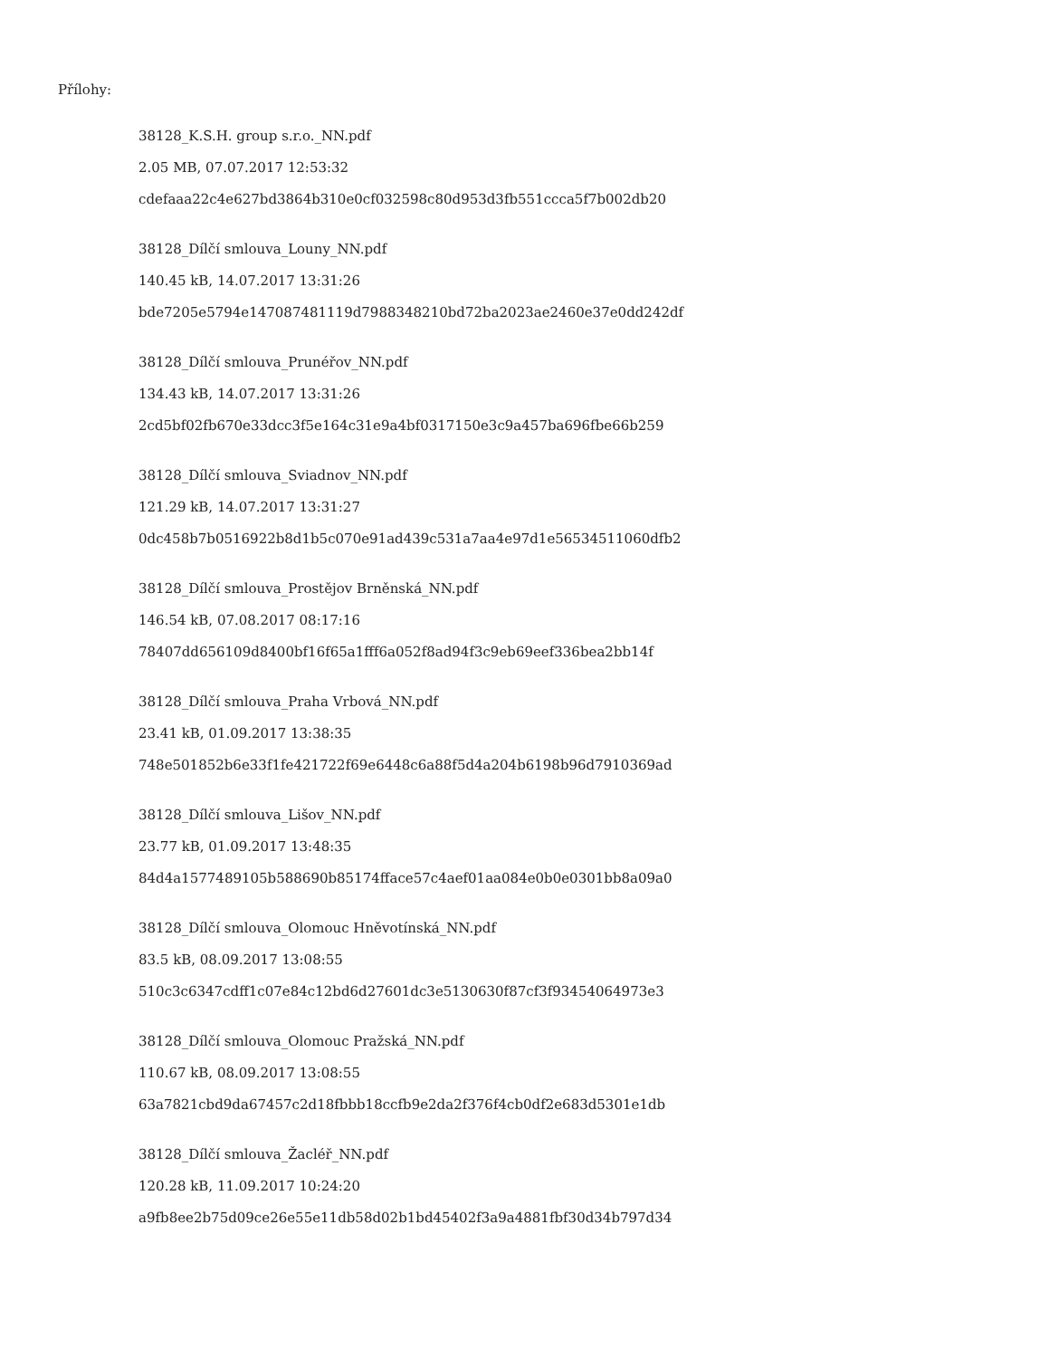Přílohy:
38128_K.S.H. group s.r.o._NN.pdf
2.05 MB, 07.07.2017 12:53:32
cdefaaa22c4e627bd3864b310e0cf032598c80d953d3fb551ccca5f7b002db20
38128_Dílčí smlouva_Louny_NN.pdf
140.45 kB, 14.07.2017 13:31:26
bde7205e5794e147087481119d7988348210bd72ba2023ae2460e37e0dd242df
38128_Dílčí smlouva_Prunéřov_NN.pdf
134.43 kB, 14.07.2017 13:31:26
2cd5bf02fb670e33dcc3f5e164c31e9a4bf0317150e3c9a457ba696fbe66b259
38128_Dílčí smlouva_Sviadnov_NN.pdf
121.29 kB, 14.07.2017 13:31:27
0dc458b7b0516922b8d1b5c070e91ad439c531a7aa4e97d1e56534511060dfb2
38128_Dílčí smlouva_Prostějov Brněnská_NN.pdf
146.54 kB, 07.08.2017 08:17:16
78407dd656109d8400bf16f65a1fff6a052f8ad94f3c9eb69eef336bea2bb14f
38128_Dílčí smlouva_Praha Vrbová_NN.pdf
23.41 kB, 01.09.2017 13:38:35
748e501852b6e33f1fe421722f69e6448c6a88f5d4a204b6198b96d7910369ad
38128_Dílčí smlouva_Lišov_NN.pdf
23.77 kB, 01.09.2017 13:48:35
84d4a1577489105b588690b85174fface57c4aef01aa084e0b0e0301bb8a09a0
38128_Dílčí smlouva_Olomouc Hněvotínská_NN.pdf
83.5 kB, 08.09.2017 13:08:55
510c3c6347cdff1c07e84c12bd6d27601dc3e5130630f87cf3f93454064973e3
38128_Dílčí smlouva_Olomouc Pražská_NN.pdf
110.67 kB, 08.09.2017 13:08:55
63a7821cbd9da67457c2d18fbbb18ccfb9e2da2f376f4cb0df2e683d5301e1db
38128_Dílčí smlouva_Žacléř_NN.pdf
120.28 kB, 11.09.2017 10:24:20
a9fb8ee2b75d09ce26e55e11db58d02b1bd45402f3a9a4881fbf30d34b797d34